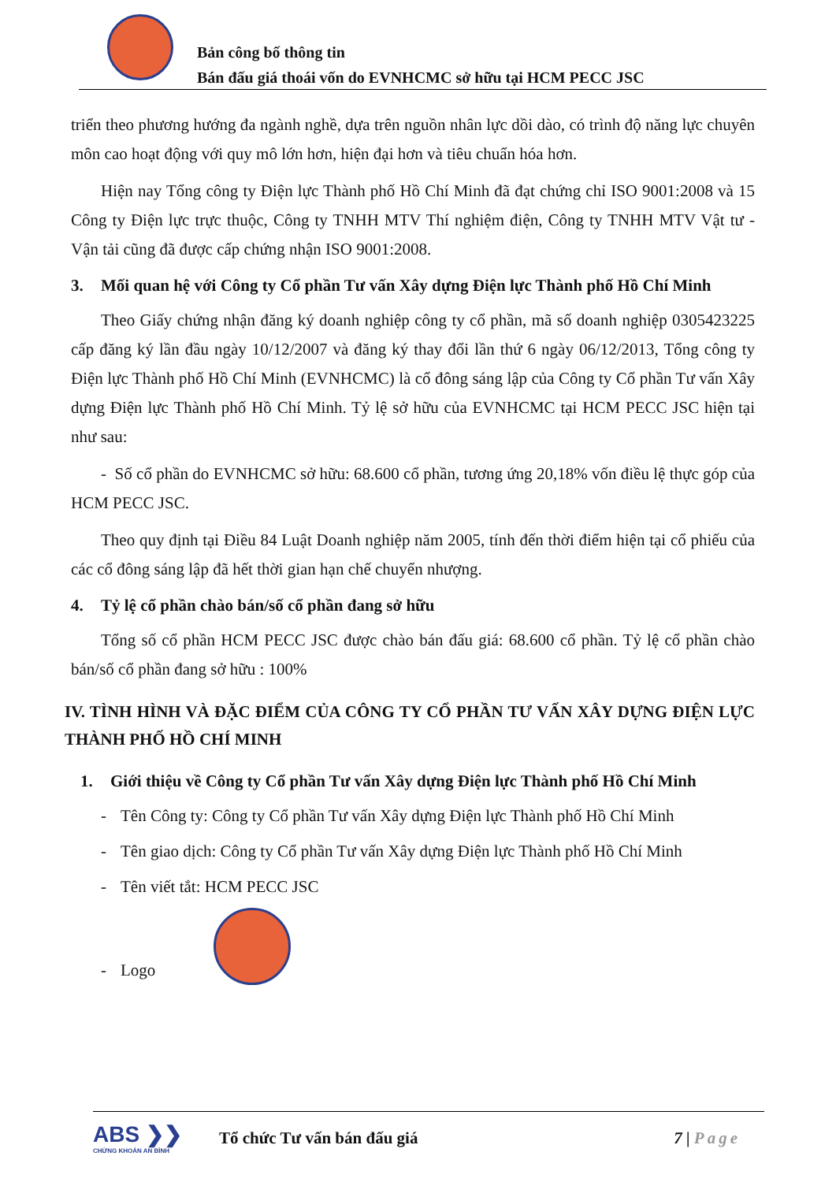Bản công bố thông tin
Bán đấu giá thoái vốn do EVNHCMC sở hữu tại HCM PECC JSC
triển theo phương hướng đa ngành nghề, dựa trên nguồn nhân lực dồi dào, có trình độ năng lực chuyên môn cao hoạt động với quy mô lớn hơn, hiện đại hơn và tiêu chuẩn hóa hơn.
Hiện nay Tổng công ty Điện lực Thành phố Hồ Chí Minh đã đạt chứng chỉ ISO 9001:2008 và 15 Công ty Điện lực trực thuộc, Công ty TNHH MTV Thí nghiệm điện, Công ty TNHH MTV Vật tư - Vận tải cũng đã được cấp chứng nhận ISO 9001:2008.
3. Mối quan hệ với Công ty Cổ phần Tư vấn Xây dựng Điện lực Thành phố Hồ Chí Minh
Theo Giấy chứng nhận đăng ký doanh nghiệp công ty cổ phần, mã số doanh nghiệp 0305423225 cấp đăng ký lần đầu ngày 10/12/2007 và đăng ký thay đổi lần thứ 6 ngày 06/12/2013, Tổng công ty Điện lực Thành phố Hồ Chí Minh (EVNHCMC) là cổ đông sáng lập của Công ty Cổ phần Tư vấn Xây dựng Điện lực Thành phố Hồ Chí Minh. Tỷ lệ sở hữu của EVNHCMC tại HCM PECC JSC hiện tại như sau:
- Số cổ phần do EVNHCMC sở hữu: 68.600 cổ phần, tương ứng 20,18% vốn điều lệ thực góp của HCM PECC JSC.
Theo quy định tại Điều 84 Luật Doanh nghiệp năm 2005, tính đến thời điểm hiện tại cổ phiếu của các cổ đông sáng lập đã hết thời gian hạn chế chuyển nhượng.
4. Tỷ lệ cổ phần chào bán/số cổ phần đang sở hữu
Tổng số cổ phần HCM PECC JSC được chào bán đấu giá: 68.600 cổ phần. Tỷ lệ cổ phần chào bán/số cổ phần đang sở hữu : 100%
IV. TÌNH HÌNH VÀ ĐẶC ĐIỂM CỦA CÔNG TY CỔ PHẦN TƯ VẤN XÂY DỰNG ĐIỆN LỰC THÀNH PHỐ HỒ CHÍ MINH
1. Giới thiệu về Công ty Cổ phần Tư vấn Xây dựng Điện lực Thành phố Hồ Chí Minh
- Tên Công ty: Công ty Cổ phần Tư vấn Xây dựng Điện lực Thành phố Hồ Chí Minh
- Tên giao dịch: Công ty Cổ phần Tư vấn Xây dựng Điện lực Thành phố Hồ Chí Minh
- Tên viết tắt: HCM PECC JSC
- Logo
ABS ❯❯
CHỨNG KHOÁN AN BÌNH
Tổ chức Tư vấn bán đấu giá 7 | Page